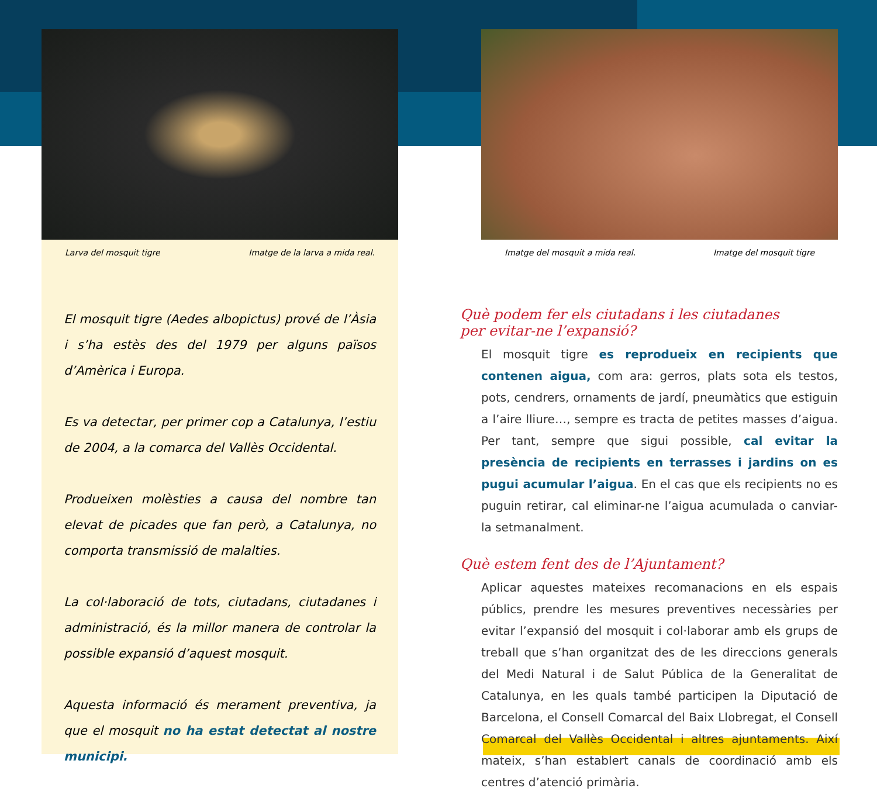Larva del mosquit tigre Imatge de la larva a mida real.
El mosquit tigre (Aedes albopictus) prové de l’Àsia i s’ha estès des del 1979 per alguns països d’Amèrica i Europa.
Es va detectar, per primer cop a Catalunya, l’estiu de 2004, a la comarca del Vallès Occidental.
Produeixen molèsties a causa del nombre tan elevat de picades que fan però, a Catalunya, no comporta transmissió de malalties.
La col·laboració de tots, ciutadans, ciutadanes i administració, és la millor manera de controlar la possible expansió d’aquest mosquit.
Aquesta informació és merament preventiva, ja que el mosquit no ha estat detectat al nostre municipi.
Imatge del mosquit a mida real. Imatge del mosquit tigre
Què podem fer els ciutadans i les ciutadanes
per evitar-ne l’expansió?
El mosquit tigre es reprodueix en recipients que contenen aigua, com ara: gerros, plats sota els testos, pots, cendrers, ornaments de jardí, pneumàtics que estiguin a l’aire lliure…, sempre es tracta de petites masses d’aigua. Per tant, sempre que sigui possible, cal evitar la presència de recipients en terrasses i jardins on es pugui acumular l’aigua. En el cas que els recipients no es puguin retirar, cal eliminar-ne l’aigua acumulada o canviar-la setmanalment.
Què estem fent des de l’Ajuntament?
Aplicar aquestes mateixes recomanacions en els espais públics, prendre les mesures preventives necessàries per evitar l’expansió del mosquit i col·laborar amb els grups de treball que s’han organitzat des de les direccions generals del Medi Natural i de Salut Pública de la Generalitat de Catalunya, en les quals també participen la Diputació de Barcelona, el Consell Comarcal del Baix Llobregat, el Consell Comarcal del Vallès Occidental i altres ajuntaments. Així mateix, s’han establert canals de coordinació amb els centres d’atenció primària.